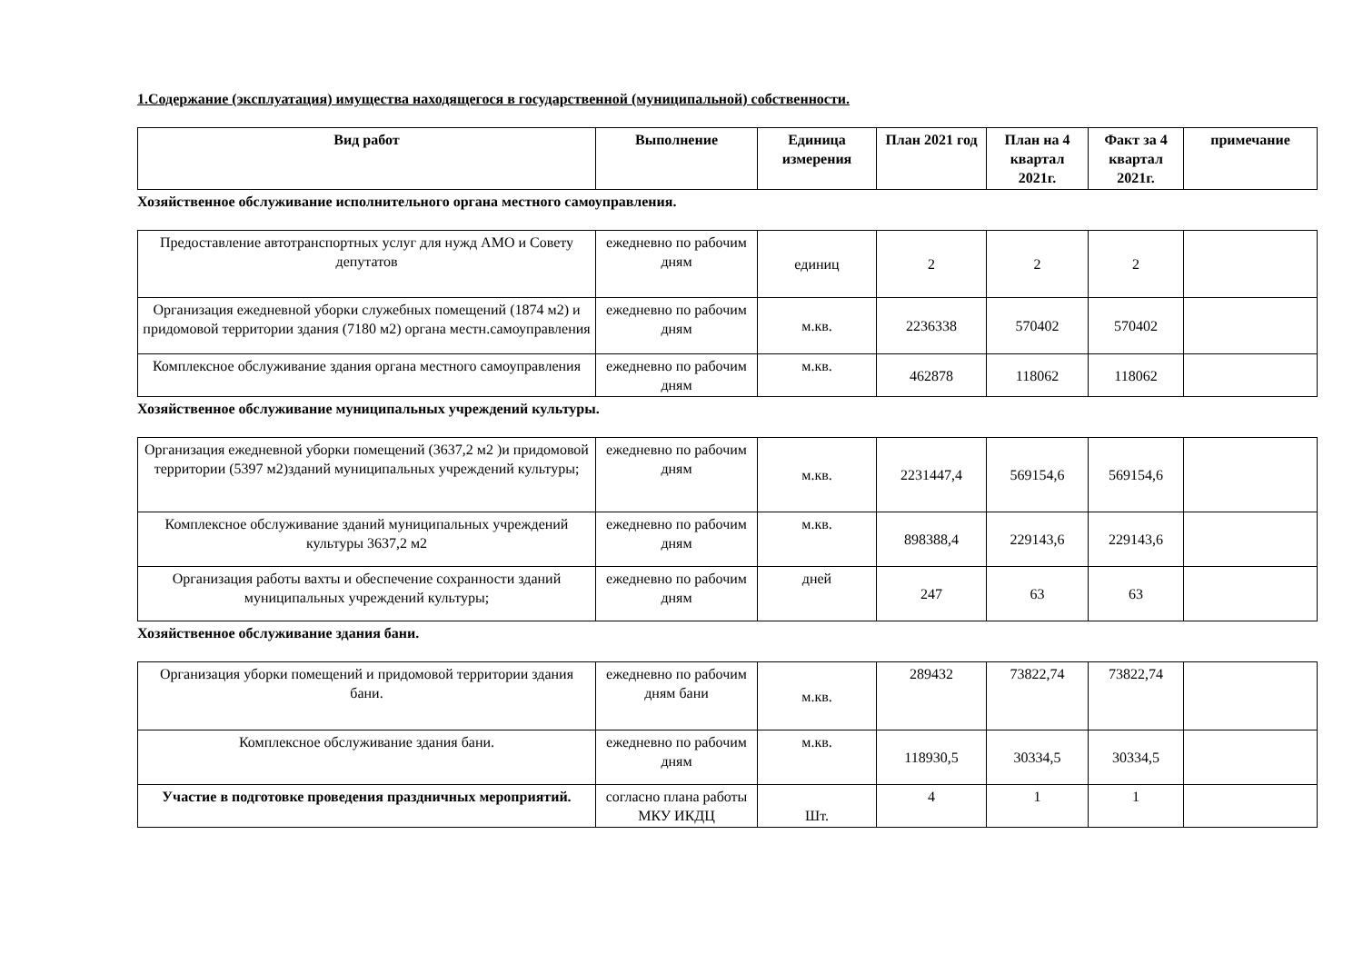1.Содержание (эксплуатация) имущества находящегося в государственной (муниципальной) собственности.
| Вид работ | Выполнение | Единица измерения | План 2021 год | План на 4 квартал 2021г. | Факт за 4 квартал 2021г. | примечание |
| --- | --- | --- | --- | --- | --- | --- |
Хозяйственное обслуживание исполнительного органа местного самоуправления.
| Предоставление автотранспортных услуг для нужд АМО и Совету депутатов | ежедневно по рабочим дням | единиц | 2 | 2 | 2 | |
| Организация ежедневной уборки служебных помещений (1874 м2) и придомовой территории здания (7180 м2) органа местн.самоуправления | ежедневно по рабочим дням | м.кв. | 2236338 | 570402 | 570402 | |
| Комплексное обслуживание здания органа местного самоуправления | ежедневно по рабочим дням | м.кв. | 462878 | 118062 | 118062 | |
Хозяйственное обслуживание муниципальных учреждений культуры.
| Организация ежедневной уборки помещений (3637,2 м2 )и придомовой территории (5397 м2)зданий муниципальных учреждений культуры; | ежедневно по рабочим дням | м.кв. | 2231447,4 | 569154,6 | 569154,6 | |
| Комплексное обслуживание зданий муниципальных учреждений культуры 3637,2 м2 | ежедневно по рабочим дням | м.кв. | 898388,4 | 229143,6 | 229143,6 | |
| Организация работы вахты и обеспечение сохранности зданий муниципальных учреждений культуры; | ежедневно по рабочим дням | дней | 247 | 63 | 63 | |
Хозяйственное обслуживание здания бани.
| Организация уборки помещений и придомовой территории здания бани. | ежедневно по рабочим дням бани | м.кв. | 289432 | 73822,74 | 73822,74 | |
| Комплексное обслуживание здания бани. | ежедневно по рабочим дням | м.кв. | 118930,5 | 30334,5 | 30334,5 | |
| Участие в подготовке проведения праздничных мероприятий. | согласно плана работы МКУ ИКДЦ | Шт. | 4 | 1 | 1 | |